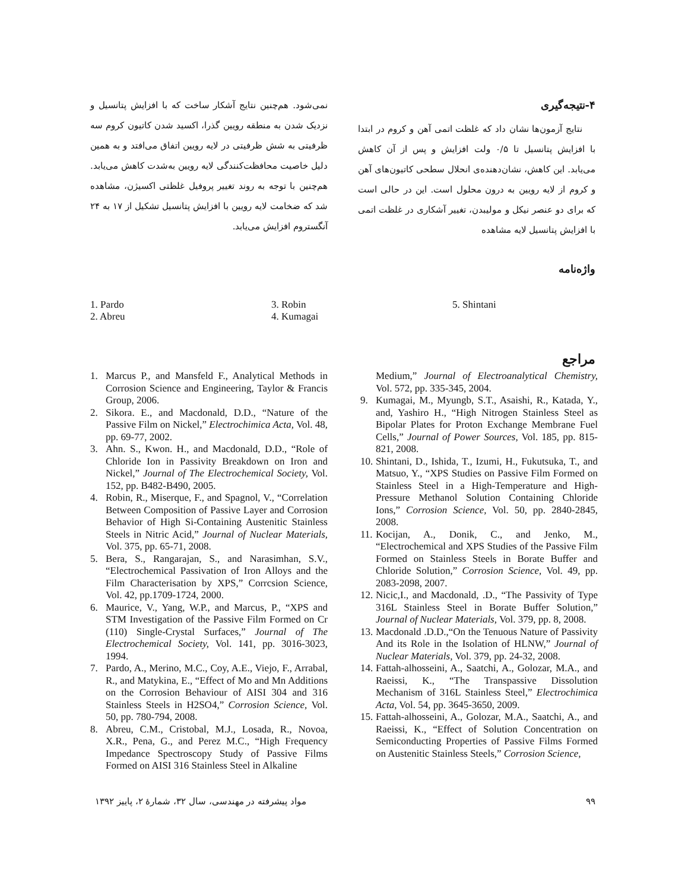۴-نتیجه‌گیری
نتایج آزمون‌ها نشان داد که غلظت اتمی آهن و کروم در ابتدا با افزایش پتانسیل تا ۰/۵ ولت افزایش و پس از آن کاهش می‌یابد. این کاهش، نشان‌دهنده‌ی انحلال سطحی کاتیون‌های آهن و کروم از لایه رویین به درون محلول است. این در حالی است که برای دو عنصر نیکل و مولیبدن، تغییر آشکاری در غلظت اتمی با افزایش پتانسیل لایه مشاهده
نمی‌شود. هم‌چنین نتایج آشکار ساخت که با افزایش پتانسیل و نزدیک شدن به منطقه رویین گذرا، اکسید شدن کاتیون کروم سه ظرفیتی به شش ظرفیتی در لایه رویین اتفاق می‌افتد و به همین دلیل خاصیت محافظت‌کنندگی لایه رویین به‌شدت کاهش می‌یابد. هم‌چنین با توجه به روند تغییر پروفیل غلظتی اکسیژن، مشاهده شد که ضخامت لایه رویین با افزایش پتانسیل تشکیل از ۱۷ به ۲۴ آنگستروم افزایش می‌یابد.
واژه‌نامه
1. Pardo
2. Abreu
3. Robin
4. Kumagai
5. Shintani
مراجع
1. Marcus P., and Mansfeld F., Analytical Methods in Corrosion Science and Engineering, Taylor & Francis Group, 2006.
2. Sikora. E., and Macdonald, D.D., “Nature of the Passive Film on Nickel,” Electrochimica Acta, Vol. 48, pp. 69-77, 2002.
3. Ahn. S., Kwon. H., and Macdonald, D.D., “Role of Chloride Ion in Passivity Breakdown on Iron and Nickel,” Journal of The Electrochemical Society, Vol. 152, pp. B482-B490, 2005.
4. Robin, R., Miserque, F., and Spagnol, V., “Correlation Between Composition of Passive Layer and Corrosion Behavior of High Si-Containing Austenitic Stainless Steels in Nitric Acid,” Journal of Nuclear Materials, Vol. 375, pp. 65-71, 2008.
5. Bera, S., Rangarajan, S., and Narasimhan, S.V., “Electrochemical Passivation of Iron Alloys and the Film Characterisation by XPS,” Corrcsion Science, Vol. 42, pp.1709-1724, 2000.
6. Maurice, V., Yang, W.P., and Marcus, P., “XPS and STM Investigation of the Passive Film Formed on Cr (110) Single-Crystal Surfaces,” Journal of The Electrochemical Society, Vol. 141, pp. 3016-3023, 1994.
7. Pardo, A., Merino, M.C., Coy, A.E., Viejo, F., Arrabal, R., and Matykina, E., “Effect of Mo and Mn Additions on the Corrosion Behaviour of AISI 304 and 316 Stainless Steels in H2SO4,” Corrosion Science, Vol. 50, pp. 780-794, 2008.
8. Abreu, C.M., Cristobal, M.J., Losada, R., Novoa, X.R., Pena, G., and Perez M.C., “High Frequency Impedance Spectroscopy Study of Passive Films Formed on AISI 316 Stainless Steel in Alkaline
Medium,” Journal of Electroanalytical Chemistry, Vol. 572, pp. 335-345, 2004.
9. Kumagai, M., Myungb, S.T., Asaishi, R., Katada, Y., and, Yashiro H., “High Nitrogen Stainless Steel as Bipolar Plates for Proton Exchange Membrane Fuel Cells,” Journal of Power Sources, Vol. 185, pp. 815-821, 2008.
10. Shintani, D., Ishida, T., Izumi, H., Fukutsuka, T., and Matsuo, Y., “XPS Studies on Passive Film Formed on Stainless Steel in a High-Temperature and High-Pressure Methanol Solution Containing Chloride Ions,” Corrosion Science, Vol. 50, pp. 2840-2845, 2008.
11. Kocijan, A., Donik, C., and Jenko, M., “Electrochemical and XPS Studies of the Passive Film Formed on Stainless Steels in Borate Buffer and Chloride Solution,” Corrosion Science, Vol. 49, pp. 2083-2098, 2007.
12. Nicic,I., and Macdonald, .D., “The Passivity of Type 316L Stainless Steel in Borate Buffer Solution,” Journal of Nuclear Materials, Vol. 379, pp. 8, 2008.
13. Macdonald .D.D.,“On the Tenuous Nature of Passivity And its Role in the Isolation of HLNW,” Journal of Nuclear Materials, Vol. 379, pp. 24-32, 2008.
14. Fattah-alhosseini, A., Saatchi, A., Golozar, M.A., and Raeissi, K., “The Transpassive Dissolution Mechanism of 316L Stainless Steel,” Electrochimica Acta, Vol. 54, pp. 3645-3650, 2009.
15. Fattah-alhosseini, A., Golozar, M.A., Saatchi, A., and Raeissi, K., “Effect of Solution Concentration on Semiconducting Properties of Passive Films Formed on Austenitic Stainless Steels,” Corrosion Science,
مواد پیشرفته در مهندسی، سال ۳۲، شمارهٔ ۲، پاییز ۱۳۹۲ ۹۹